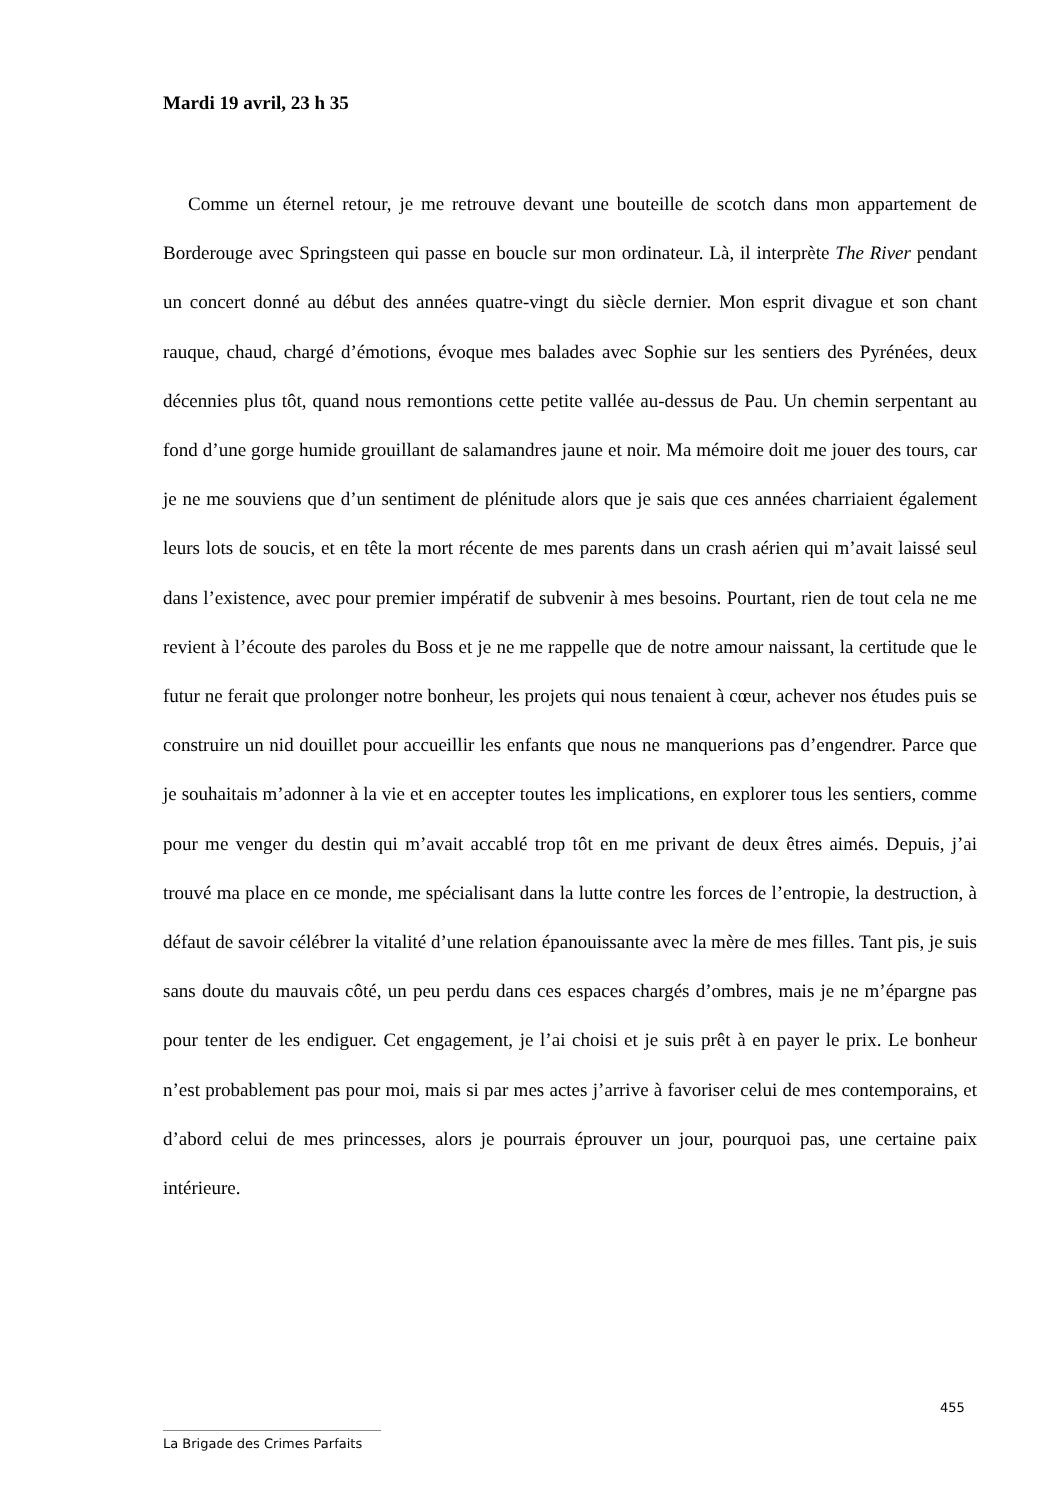Mardi 19 avril, 23 h 35
Comme un éternel retour, je me retrouve devant une bouteille de scotch dans mon appartement de Borderouge avec Springsteen qui passe en boucle sur mon ordinateur. Là, il interprète The River pendant un concert donné au début des années quatre-vingt du siècle dernier. Mon esprit divague et son chant rauque, chaud, chargé d’émotions, évoque mes balades avec Sophie sur les sentiers des Pyrénées, deux décennies plus tôt, quand nous remontions cette petite vallée au-dessus de Pau. Un chemin serpentant au fond d’une gorge humide grouillant de salamandres jaune et noir. Ma mémoire doit me jouer des tours, car je ne me souviens que d’un sentiment de plénitude alors que je sais que ces années charriaient également leurs lots de soucis, et en tête la mort récente de mes parents dans un crash aérien qui m’avait laissé seul dans l’existence, avec pour premier impératif de subvenir à mes besoins. Pourtant, rien de tout cela ne me revient à l’écoute des paroles du Boss et je ne me rappelle que de notre amour naissant, la certitude que le futur ne ferait que prolonger notre bonheur, les projets qui nous tenaient à cœur, achever nos études puis se construire un nid douillet pour accueillir les enfants que nous ne manquerions pas d’engendrer. Parce que je souhaitais m’adonner à la vie et en accepter toutes les implications, en explorer tous les sentiers, comme pour me venger du destin qui m’avait accablé trop tôt en me privant de deux êtres aimés. Depuis, j’ai trouvé ma place en ce monde, me spécialisant dans la lutte contre les forces de l’entropie, la destruction, à défaut de savoir célébrer la vitalité d’une relation épanouissante avec la mère de mes filles. Tant pis, je suis sans doute du mauvais côté, un peu perdu dans ces espaces chargés d’ombres, mais je ne m’épargne pas pour tenter de les endiguer. Cet engagement, je l’ai choisi et je suis prêt à en payer le prix. Le bonheur n’est probablement pas pour moi, mais si par mes actes j’arrive à favoriser celui de mes contemporains, et d’abord celui de mes princesses, alors je pourrais éprouver un jour, pourquoi pas, une certaine paix intérieure.
455
La Brigade des Crimes Parfaits